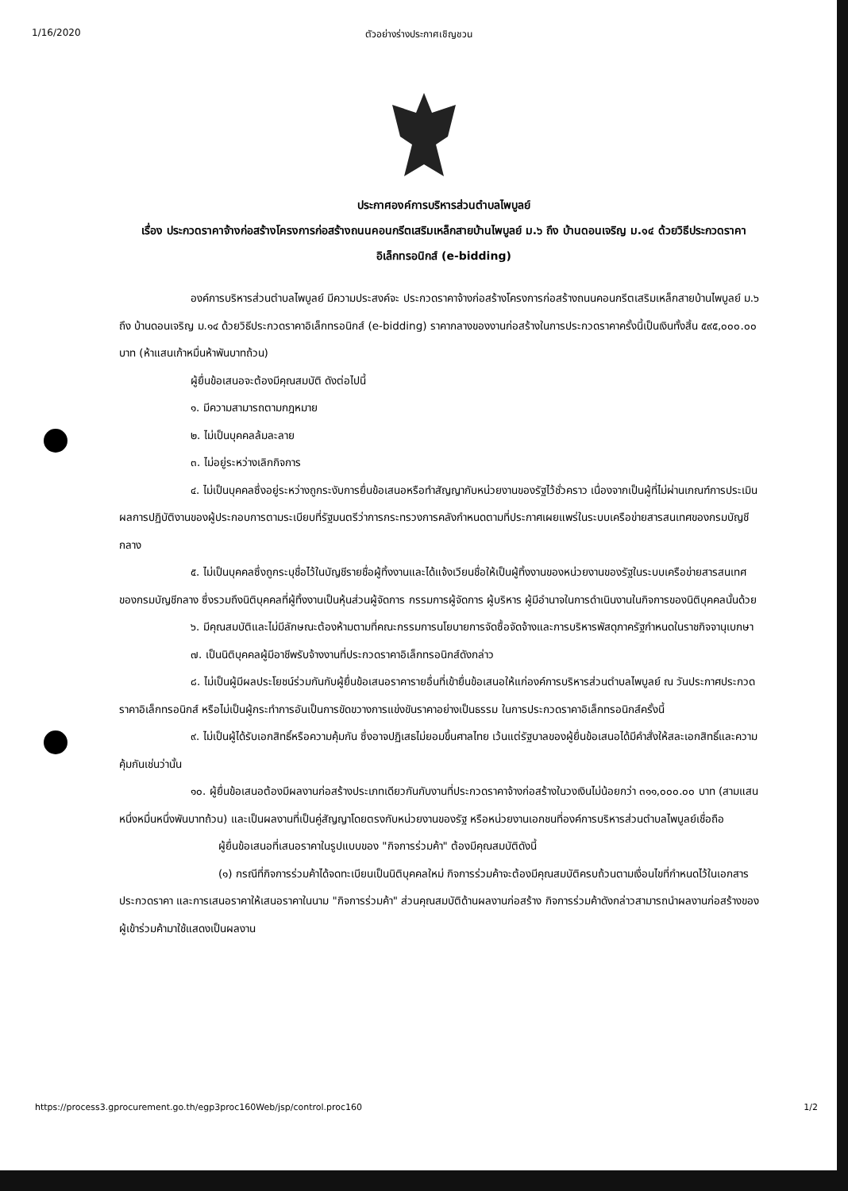1/16/2020 ตัวอย่างร่างประกาศเชิญชวน
ประกาศองค์การบริหารส่วนตำบลไพบูลย์
เรื่อง ประกวดราคาจ้างก่อสร้างโครงการก่อสร้างถนนคอนกรีตเสริมเหล็กสายบ้านไพบูลย์ ม.๖ ถึง บ้านดอนเจริญ ม.๑๔ ด้วยวิธีประกวดราคาอิเล็กทรอนิกส์ (e-bidding)
องค์การบริหารส่วนตำบลไพบูลย์ มีความประสงค์จะ ประกวดราคาจ้างก่อสร้างโครงการก่อสร้างถนนคอนกรีตเสริมเหล็กสายบ้านไพบูลย์ ม.๖ ถึง บ้านดอนเจริญ ม.๑๔ ด้วยวิธีประกวดราคาอิเล็กทรอนิกส์ (e-bidding) ราคากลางของงานก่อสร้างในการประกวดราคาครั้งนี้เป็นเงินทั้งสิ้น ๕๙๕,๐๐๐.๐๐ บาท (ห้าแสนเก้าหมื่นห้าพันบาทถ้วน)
ผู้ยื่นข้อเสนอจะต้องมีคุณสมบัติ ดังต่อไปนี้
๑. มีความสามารถตามกฎหมาย
๒. ไม่เป็นบุคคลล้มละลาย
๓. ไม่อยู่ระหว่างเลิกกิจการ
๔. ไม่เป็นบุคคลซึ่งอยู่ระหว่างถูกระงับการยื่นข้อเสนอหรือทำสัญญากับหน่วยงานของรัฐไว้ชั่วคราว เนื่องจากเป็นผู้ที่ไม่ผ่านเกณฑ์การประเมินผลการปฏิบัติงานของผู้ประกอบการตามระเบียบที่รัฐมนตรีว่าการกระทรวงการคลังกำหนดตามที่ประกาศเผยแพร่ในระบบเครือข่ายสารสนเทศของกรมบัญชีกลาง
๕. ไม่เป็นบุคคลซึ่งถูกระบุชื่อไว้ในบัญชีรายชื่อผู้ทิ้งงานและได้แจ้งเวียนชื่อให้เป็นผู้ทิ้งงานของหน่วยงานของรัฐในระบบเครือข่ายสารสนเทศของกรมบัญชีกลาง ซึ่งรวมถึงนิติบุคคลที่ผู้ทิ้งงานเป็นหุ้นส่วนผู้จัดการ กรรมการผู้จัดการ ผู้บริหาร ผู้มีอำนาจในการดำเนินงานในกิจการของนิติบุคคลนั้นด้วย
๖. มีคุณสมบัติและไม่มีลักษณะต้องห้ามตามที่คณะกรรมการนโยบายการจัดซื้อจัดจ้างและการบริหารพัสดุภาครัฐกำหนดในราชกิจจานุเบกษา
๗. เป็นนิติบุคคลผู้มีอาชีพรับจ้างงานที่ประกวดราคาอิเล็กทรอนิกส์ดังกล่าว
๘. ไม่เป็นผู้มีผลประโยชน์ร่วมกันกับผู้ยื่นข้อเสนอราคารายอื่นที่เข้ายื่นข้อเสนอให้แก่องค์การบริหารส่วนตำบลไพบูลย์ ณ วันประกาศประกวดราคาอิเล็กทรอนิกส์ หรือไม่เป็นผู้กระทำการอันเป็นการขัดขวางการแข่งขันราคาอย่างเป็นธรรม ในการประกวดราคาอิเล็กทรอนิกส์ครั้งนี้
๙. ไม่เป็นผู้ได้รับเอกสิทธิ์หรือความคุ้มกัน ซึ่งอาจปฏิเสธไม่ยอมขึ้นศาลไทย เว้นแต่รัฐบาลของผู้ยื่นข้อเสนอได้มีคำสั่งให้สละเอกสิทธิ์และความคุ้มกันเช่นว่านั้น
๑๐. ผู้ยื่นข้อเสนอต้องมีผลงานก่อสร้างประเภทเดียวกันกับงานที่ประกวดราคาจ้างก่อสร้างในวงเงินไม่น้อยกว่า ๓๑๑,๐๐๐.๐๐ บาท (สามแสนหนึ่งหมื่นหนึ่งพันบาทถ้วน) และเป็นผลงานที่เป็นคู่สัญญาโดยตรงกับหน่วยงานของรัฐ หรือหน่วยงานเอกชนที่องค์การบริหารส่วนตำบลไพบูลย์เชื่อถือ
ผู้ยื่นข้อเสนอที่เสนอราคาในรูปแบบของ "กิจการร่วมค้า" ต้องมีคุณสมบัติดังนี้
(๑) กรณีที่กิจการร่วมค้าได้จดทะเบียนเป็นนิติบุคคลใหม่ กิจการร่วมค้าจะต้องมีคุณสมบัติครบถ้วนตามเงื่อนไขที่กำหนดไว้ในเอกสารประกวดราคา และการเสนอราคาให้เสนอราคาในนาม "กิจการร่วมค้า" ส่วนคุณสมบัติด้านผลงานก่อสร้าง กิจการร่วมค้าดังกล่าวสามารถนำผลงานก่อสร้างของผู้เข้าร่วมค้ามาใช้แสดงเป็นผลงาน
https://process3.gprocurement.go.th/egp3proc160Web/jsp/control.proc160 1/2